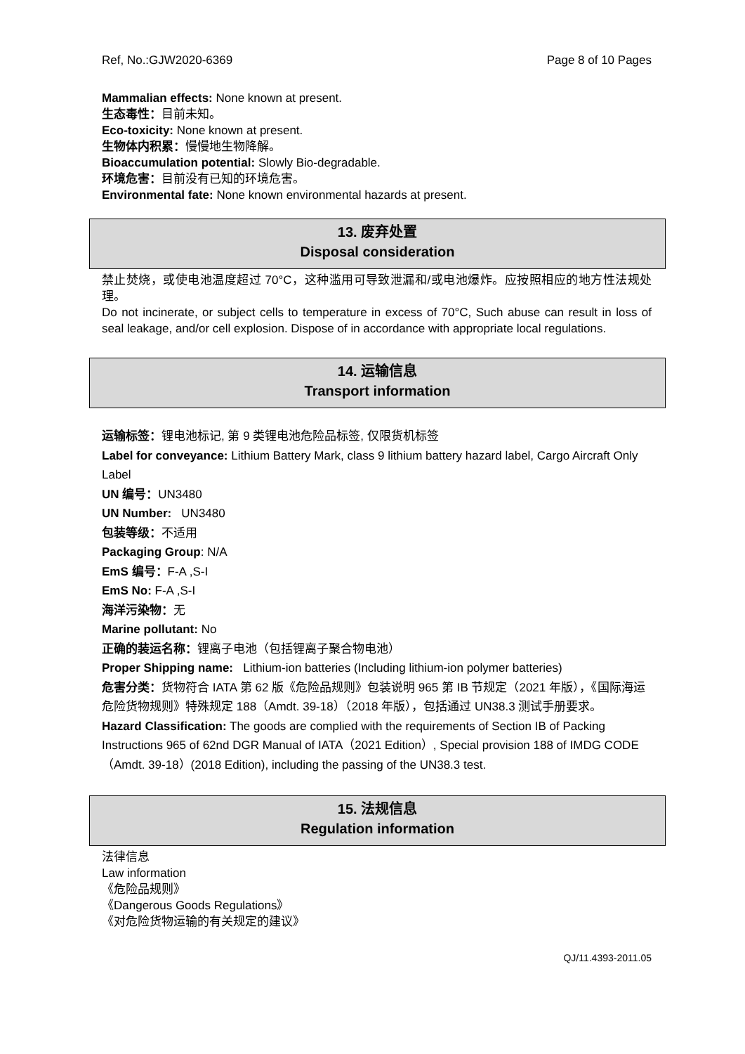Ref, No.:GJW2020-6369 Page 8 of 10 Pages
Mammalian effects: None known at present.
生态毒性：目前未知。
Eco-toxicity: None known at present.
生物体内积累：慢慢地生物降解。
Bioaccumulation potential: Slowly Bio-degradable.
环境危害：目前没有已知的环境危害。
Environmental fate: None known environmental hazards at present.
13. 废弃处置
Disposal consideration
禁止焚烧，或使电池温度超过 70°C，这种滥用可导致泄漏和/或电池爆炸。应按照相应的地方性法规处理。
Do not incinerate, or subject cells to temperature in excess of 70°C, Such abuse can result in loss of seal leakage, and/or cell explosion. Dispose of in accordance with appropriate local regulations.
14. 运输信息
Transport information
运输标签：锂电池标记, 第 9 类锂电池危险品标签, 仅限货机标签
Label for conveyance: Lithium Battery Mark, class 9 lithium battery hazard label, Cargo Aircraft Only Label
UN 编号：UN3480
UN Number: UN3480
包装等级：不适用
Packaging Group: N/A
EmS 编号：F-A ,S-I
EmS No: F-A ,S-I
海洋污染物：无
Marine pollutant: No
正确的装运名称：锂离子电池（包括锂离子聚合物电池）
Proper Shipping name: Lithium-ion batteries (Including lithium-ion polymer batteries)
危害分类：货物符合 IATA 第 62 版《危险品规则》包装说明 965 第 IB 节规定（2021 年版），《国际海运危险货物规则》特殊规定 188（Amdt. 39-18）（2018 年版），包括通过 UN38.3 测试手册要求。
Hazard Classification: The goods are complied with the requirements of Section IB of Packing Instructions 965 of 62nd DGR Manual of IATA（2021 Edition）, Special provision 188 of IMDG CODE（Amdt. 39-18）(2018 Edition), including the passing of the UN38.3 test.
15. 法规信息
Regulation information
法律信息
Law information
《危险品规则》
《Dangerous Goods Regulations》
《对危险货物运输的有关规定的建议》
QJ/11.4393-2011.05